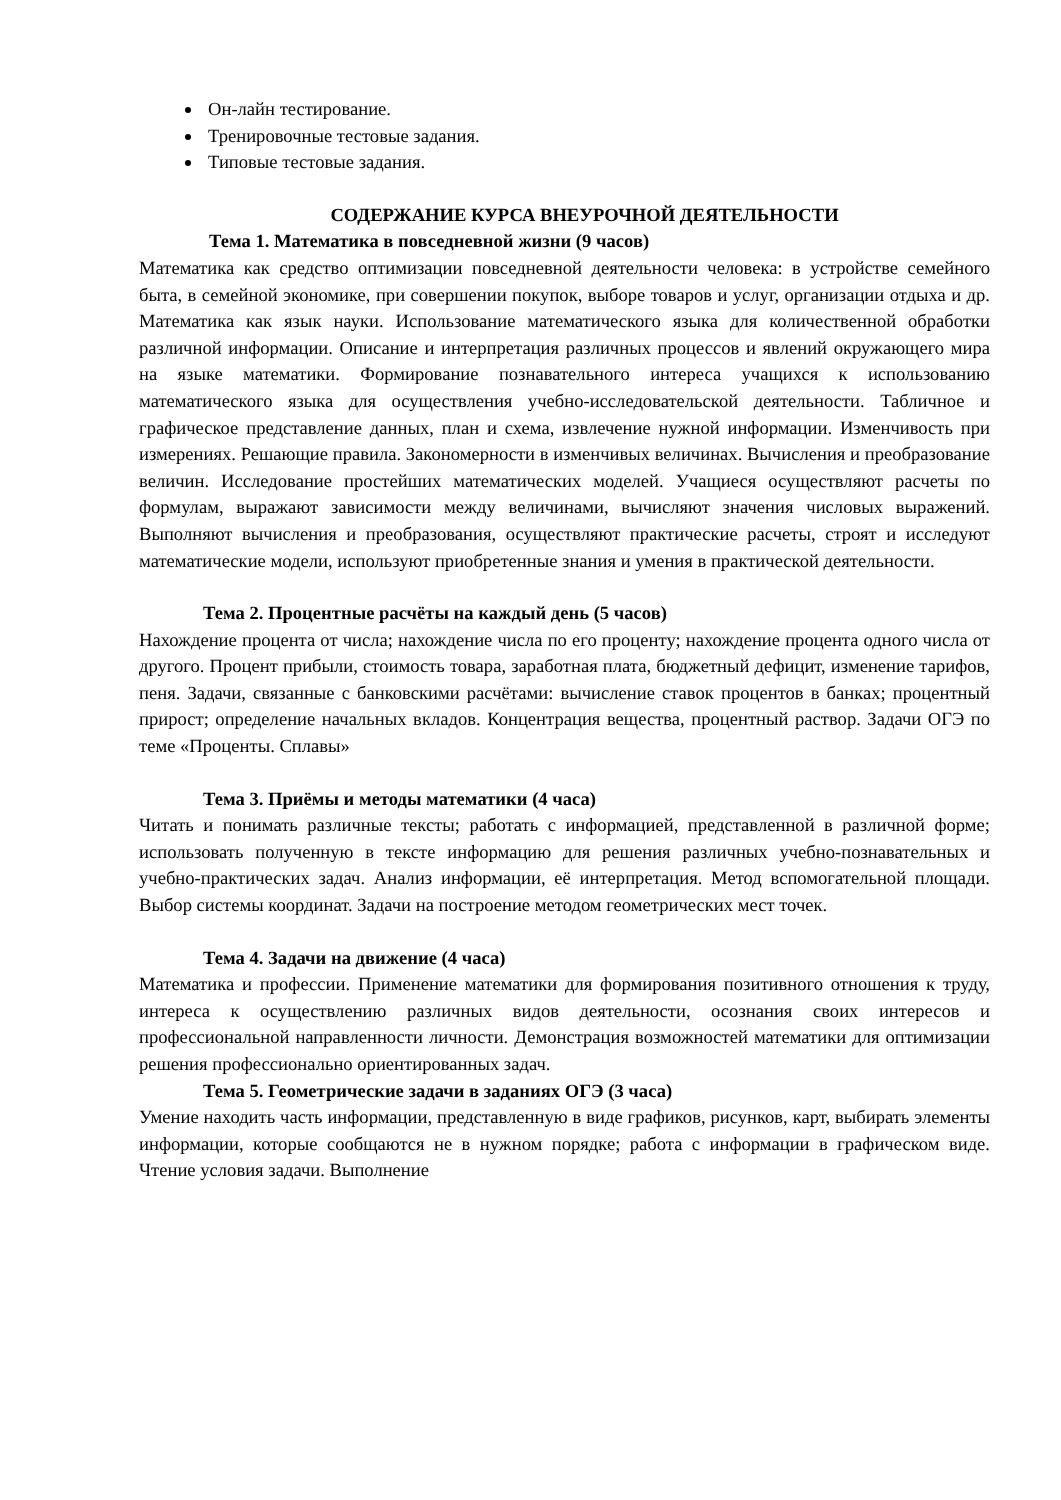Он-лайн тестирование.
Тренировочные тестовые задания.
Типовые тестовые задания.
СОДЕРЖАНИЕ КУРСА ВНЕУРОЧНОЙ ДЕЯТЕЛЬНОСТИ
Тема 1. Математика в повседневной жизни (9 часов)
Математика как средство оптимизации повседневной деятельности человека: в устройстве семейного быта, в семейной экономике, при совершении покупок, выборе товаров и услуг, организации отдыха и др. Математика как язык науки. Использование математического языка для количественной обработки различной информации. Описание и интерпретация различных процессов и явлений окружающего мира на языке математики. Формирование познавательного интереса учащихся к использованию математического языка для осуществления учебно-исследовательской деятельности. Табличное и графическое представление данных, план и схема, извлечение нужной информации. Изменчивость при измерениях. Решающие правила. Закономерности в изменчивых величинах. Вычисления и преобразование величин. Исследование простейших математических моделей. Учащиеся осуществляют расчеты по формулам, выражают зависимости между величинами, вычисляют значения числовых выражений. Выполняют вычисления и преобразования, осуществляют практические расчеты, строят и исследуют математические модели, используют приобретенные знания и умения в практической деятельности.
Тема 2. Процентные расчёты на каждый день (5 часов)
Нахождение процента от числа; нахождение числа по его проценту; нахождение процента одного числа от другого. Процент прибыли, стоимость товара, заработная плата, бюджетный дефицит, изменение тарифов, пеня. Задачи, связанные с банковскими расчётами: вычисление ставок процентов в банках; процентный прирост; определение начальных вкладов. Концентрация вещества, процентный раствор. Задачи ОГЭ по теме «Проценты. Сплавы»
Тема 3. Приёмы и методы математики (4 часа)
Читать и понимать различные тексты; работать с информацией, представленной в различной форме; использовать полученную в тексте информацию для решения различных учебно-познавательных и учебно-практических задач. Анализ информации, её интерпретация. Метод вспомогательной площади. Выбор системы координат. Задачи на построение методом геометрических мест точек.
Тема 4. Задачи на движение (4 часа)
Математика и профессии. Применение математики для формирования позитивного отношения к труду, интереса к осуществлению различных видов деятельности, осознания своих интересов и профессиональной направленности личности. Демонстрация возможностей математики для оптимизации решения профессионально ориентированных задач.
Тема 5. Геометрические задачи в заданиях ОГЭ (3 часа)
Умение находить часть информации, представленную в виде графиков, рисунков, карт, выбирать элементы информации, которые сообщаются не в нужном порядке; работа с информации в графическом виде. Чтение условия задачи. Выполнение